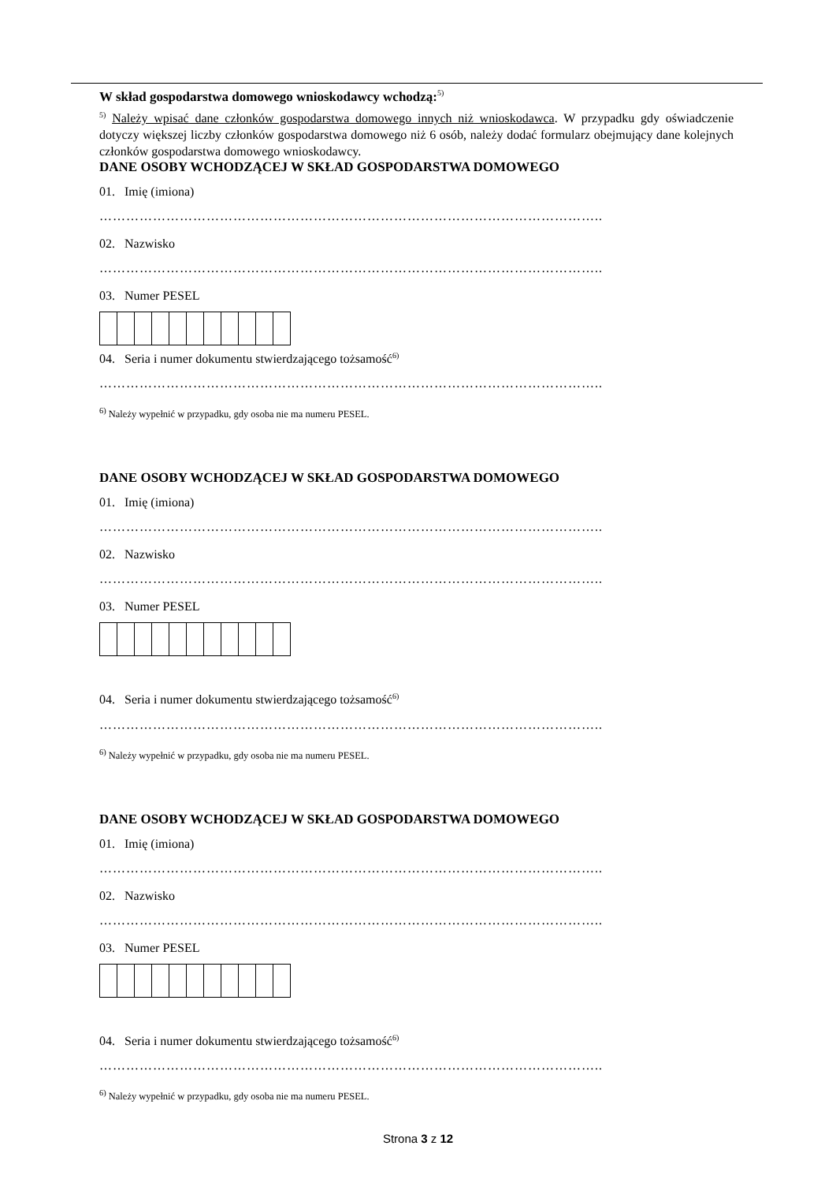W skład gospodarstwa domowego wnioskodawcy wchodzą:<sup>5)</sup>
<sup>5)</sup> Należy wpisać dane członków gospodarstwa domowego innych niż wnioskodawca. W przypadku gdy oświadczenie dotyczy większej liczby członków gospodarstwa domowego niż 6 osób, należy dodać formularz obejmujący dane kolejnych członków gospodarstwa domowego wnioskodawcy.
DANE OSOBY WCHODZĄCEJ W SKŁAD GOSPODARSTWA DOMOWEGO
01. Imię (imiona)
…………………………………………………………………………………………………..
02. Nazwisko
…………………………………………………………………………………………………..
03. Numer PESEL
04. Seria i numer dokumentu stwierdzającego tożsamość<sup>6)</sup>
…………………………………………………………………………………………………..
<sup>6)</sup> Należy wypełnić w przypadku, gdy osoba nie ma numeru PESEL.
DANE OSOBY WCHODZĄCEJ W SKŁAD GOSPODARSTWA DOMOWEGO
01. Imię (imiona)
…………………………………………………………………………………………………..
02. Nazwisko
…………………………………………………………………………………………………..
03. Numer PESEL
04. Seria i numer dokumentu stwierdzającego tożsamość<sup>6)</sup>
…………………………………………………………………………………………………..
<sup>6)</sup> Należy wypełnić w przypadku, gdy osoba nie ma numeru PESEL.
DANE OSOBY WCHODZĄCEJ W SKŁAD GOSPODARSTWA DOMOWEGO
01. Imię (imiona)
…………………………………………………………………………………………………..
02. Nazwisko
…………………………………………………………………………………………………..
03. Numer PESEL
04. Seria i numer dokumentu stwierdzającego tożsamość<sup>6)</sup>
…………………………………………………………………………………………………..
<sup>6)</sup> Należy wypełnić w przypadku, gdy osoba nie ma numeru PESEL.
Strona 3 z 12